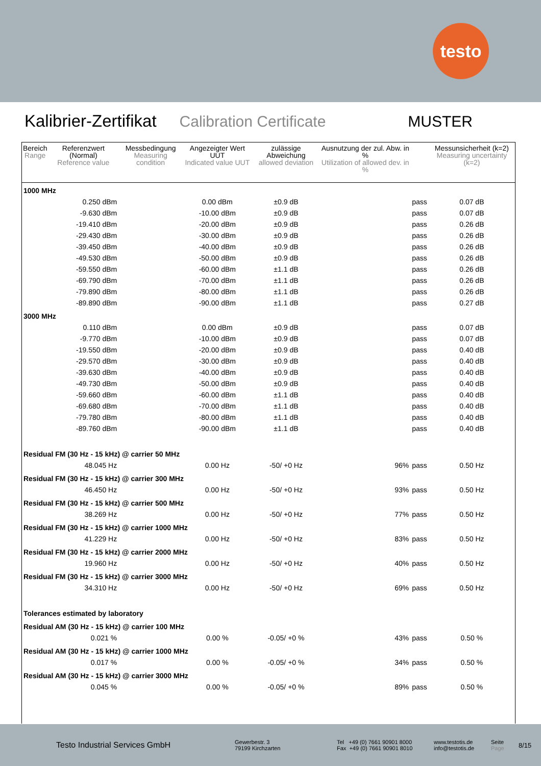testo
Kalibrier-Zertifikat Calibration Certificate MUSTER
| Bereich Range | Referenzwert (Normal) Reference value | Messbedingung Measuring condition | Angezeigter Wert UUT Indicated value UUT | zulässige Abweichung allowed deviation | Ausnutzung der zul. Abw. in % Utilization of allowed dev. in % | | Messunsicherheit (k=2) Measuring uncertainty (k=2) |
| --- | --- | --- | --- | --- | --- | --- | --- |
| 1000 MHz | | | | | | | |
| | 0.250 dBm | | 0.00 dBm | ±0.9 dB | | pass | 0.07 dB |
| | -9.630 dBm | | -10.00 dBm | ±0.9 dB | | pass | 0.07 dB |
| | -19.410 dBm | | -20.00 dBm | ±0.9 dB | | pass | 0.26 dB |
| | -29.430 dBm | | -30.00 dBm | ±0.9 dB | | pass | 0.26 dB |
| | -39.450 dBm | | -40.00 dBm | ±0.9 dB | | pass | 0.26 dB |
| | -49.530 dBm | | -50.00 dBm | ±0.9 dB | | pass | 0.26 dB |
| | -59.550 dBm | | -60.00 dBm | ±1.1 dB | | pass | 0.26 dB |
| | -69.790 dBm | | -70.00 dBm | ±1.1 dB | | pass | 0.26 dB |
| | -79.890 dBm | | -80.00 dBm | ±1.1 dB | | pass | 0.26 dB |
| | -89.890 dBm | | -90.00 dBm | ±1.1 dB | | pass | 0.27 dB |
| 3000 MHz | | | | | | | |
| | 0.110 dBm | | 0.00 dBm | ±0.9 dB | | pass | 0.07 dB |
| | -9.770 dBm | | -10.00 dBm | ±0.9 dB | | pass | 0.07 dB |
| | -19.550 dBm | | -20.00 dBm | ±0.9 dB | | pass | 0.40 dB |
| | -29.570 dBm | | -30.00 dBm | ±0.9 dB | | pass | 0.40 dB |
| | -39.630 dBm | | -40.00 dBm | ±0.9 dB | | pass | 0.40 dB |
| | -49.730 dBm | | -50.00 dBm | ±0.9 dB | | pass | 0.40 dB |
| | -59.660 dBm | | -60.00 dBm | ±1.1 dB | | pass | 0.40 dB |
| | -69.680 dBm | | -70.00 dBm | ±1.1 dB | | pass | 0.40 dB |
| | -79.780 dBm | | -80.00 dBm | ±1.1 dB | | pass | 0.40 dB |
| | -89.760 dBm | | -90.00 dBm | ±1.1 dB | | pass | 0.40 dB |
| Residual FM (30 Hz - 15 kHz) @ carrier 50 MHz | | | | | | | |
| | 48.045 Hz | | 0.00 Hz | -50/ +0 Hz | 96% | pass | 0.50 Hz |
| Residual FM (30 Hz - 15 kHz) @ carrier 300 MHz | | | | | | | |
| | 46.450 Hz | | 0.00 Hz | -50/ +0 Hz | 93% | pass | 0.50 Hz |
| Residual FM (30 Hz - 15 kHz) @ carrier 500 MHz | | | | | | | |
| | 38.269 Hz | | 0.00 Hz | -50/ +0 Hz | 77% | pass | 0.50 Hz |
| Residual FM (30 Hz - 15 kHz) @ carrier 1000 MHz | | | | | | | |
| | 41.229 Hz | | 0.00 Hz | -50/ +0 Hz | 83% | pass | 0.50 Hz |
| Residual FM (30 Hz - 15 kHz) @ carrier 2000 MHz | | | | | | | |
| | 19.960 Hz | | 0.00 Hz | -50/ +0 Hz | 40% | pass | 0.50 Hz |
| Residual FM (30 Hz - 15 kHz) @ carrier 3000 MHz | | | | | | | |
| | 34.310 Hz | | 0.00 Hz | -50/ +0 Hz | 69% | pass | 0.50 Hz |
| Tolerances estimated by laboratory | | | | | | | |
| Residual AM (30 Hz - 15 kHz) @ carrier 100 MHz | | | | | | | |
| | 0.021 % | | 0.00 % | -0.05/ +0 % | 43% | pass | 0.50 % |
| Residual AM (30 Hz - 15 kHz) @ carrier 1000 MHz | | | | | | | |
| | 0.017 % | | 0.00 % | -0.05/ +0 % | 34% | pass | 0.50 % |
| Residual AM (30 Hz - 15 kHz) @ carrier 3000 MHz | | | | | | | |
| | 0.045 % | | 0.00 % | -0.05/ +0 % | 89% | pass | 0.50 % |
Testo Industrial Services GmbH
Gewerbestr. 3
79199 Kirchzarten
Tel +49 (0) 7661 90901 8000
Fax +49 (0) 7661 90901 8010
www.testotis.de
info@testotis.de
Seite
Page
8/15